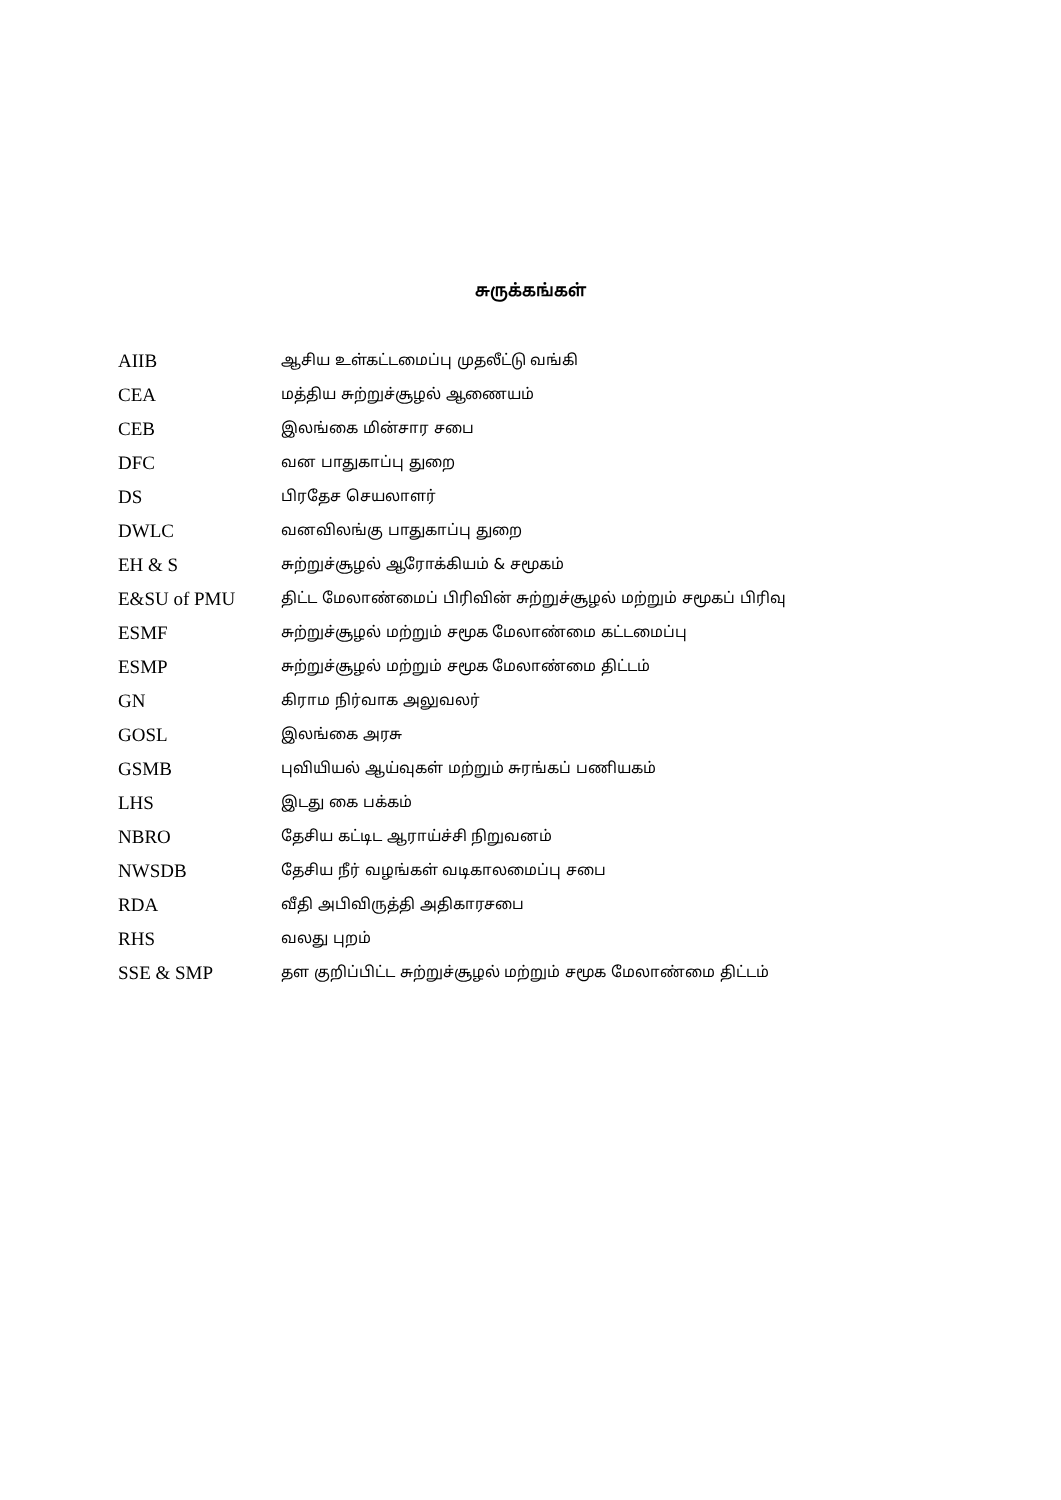சுருக்கங்கள்
| AIIB | ஆசிய உள்கட்டமைப்பு முதலீட்டு வங்கி |
| CEA | மத்திய சுற்றுச்சூழல் ஆணையம் |
| CEB | இலங்கை மின்சார சபை |
| DFC | வன பாதுகாப்பு துறை |
| DS | பிரதேச செயலாளர் |
| DWLC | வனவிலங்கு பாதுகாப்பு துறை |
| EH & S | சுற்றுச்சூழல் ஆரோக்கியம் & சமூகம் |
| E&SU of PMU | திட்ட மேலாண்மைப் பிரிவின் சுற்றுச்சூழல் மற்றும் சமூகப் பிரிவு |
| ESMF | சுற்றுச்சூழல் மற்றும் சமூக மேலாண்மை கட்டமைப்பு |
| ESMP | சுற்றுச்சூழல் மற்றும் சமூக மேலாண்மை திட்டம் |
| GN | கிராம நிர்வாக அலுவலர் |
| GOSL | இலங்கை அரசு |
| GSMB | புவியியல் ஆய்வுகள் மற்றும் சுரங்கப் பணியகம் |
| LHS | இடது கை பக்கம் |
| NBRO | தேசிய கட்டிட ஆராய்ச்சி நிறுவனம் |
| NWSDB | தேசிய நீர் வழங்கள் வடிகாலமைப்பு சபை |
| RDA | வீதி அபிவிருத்தி அதிகாரசபை |
| RHS | வலது புறம் |
| SSE & SMP | தள குறிப்பிட்ட சுற்றுச்சூழல் மற்றும் சமூக மேலாண்மை திட்டம் |